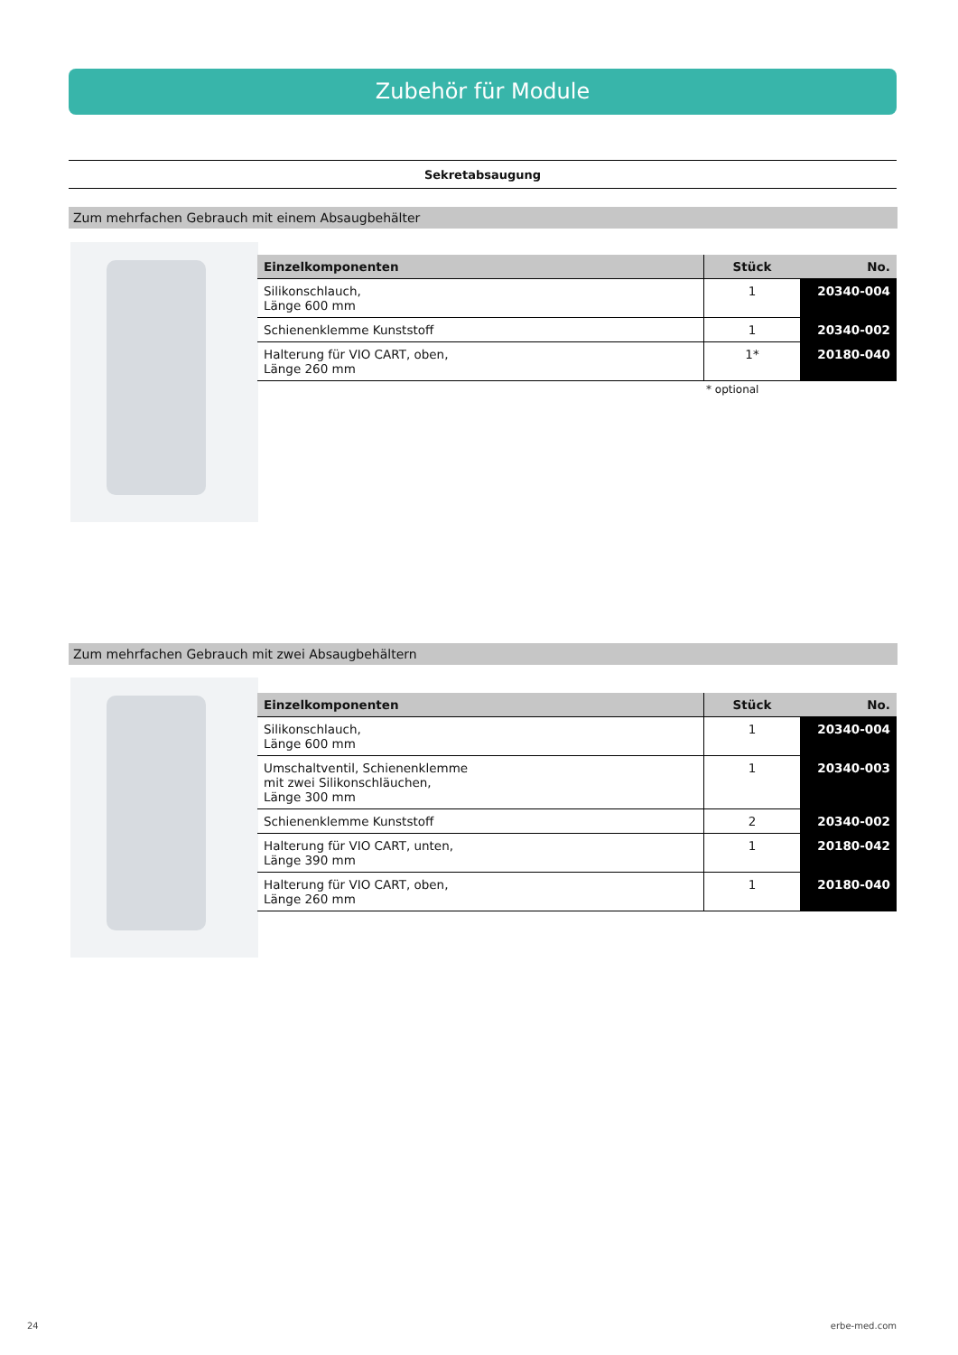Zubehör für Module
Sekretabsaugung
Zum mehrfachen Gebrauch mit einem Absaugbehälter
| Einzelkomponenten | Stück | No. |
| --- | --- | --- |
| Silikonschlauch, Länge 600 mm | 1 | 20340-004 |
| Schienenklemme Kunststoff | 1 | 20340-002 |
| Halterung für VIO CART, oben, Länge 260 mm | 1* | 20180-040 |
* optional
Zum mehrfachen Gebrauch mit zwei Absaugbehältern
| Einzelkomponenten | Stück | No. |
| --- | --- | --- |
| Silikonschlauch, Länge 600 mm | 1 | 20340-004 |
| Umschaltventil, Schienenklemme mit zwei Silikonschläuchen, Länge 300 mm | 1 | 20340-003 |
| Schienenklemme Kunststoff | 2 | 20340-002 |
| Halterung für VIO CART, unten, Länge 390 mm | 1 | 20180-042 |
| Halterung für VIO CART, oben, Länge 260 mm | 1 | 20180-040 |
24 erbe-med.com